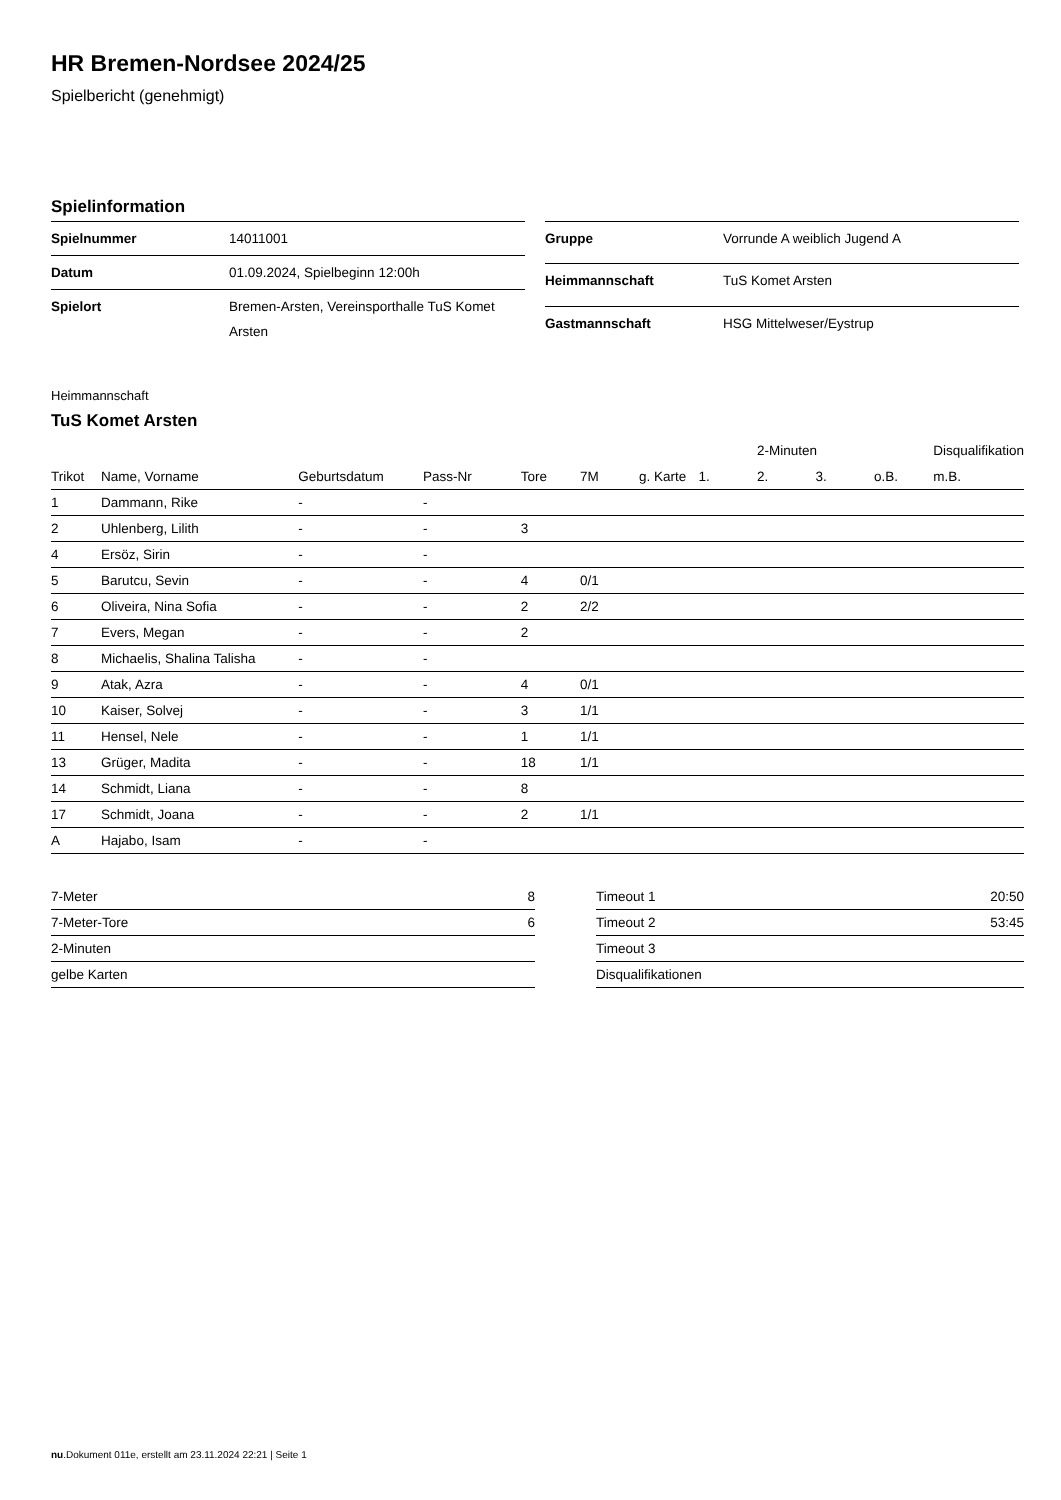HR Bremen-Nordsee 2024/25
Spielbericht (genehmigt)
Spielinformation
| Spielnummer | 14011001 |
| Datum | 01.09.2024, Spielbeginn 12:00h |
| Spielort | Bremen-Arsten, Vereinsporthalle TuS Komet Arsten |
| Gruppe | Vorrunde A weiblich Jugend A |
| Heimmannschaft | TuS Komet Arsten |
| Gastmannschaft | HSG Mittelweser/Eystrup |
Heimmannschaft
TuS Komet Arsten
| | | | | | | | | 2-Minuten | | | Disqualifikation |
| --- | --- | --- | --- | --- | --- | --- | --- | --- | --- | --- | --- |
| Trikot | Name, Vorname | Geburtsdatum | Pass-Nr | Tore | 7M | g. Karte | 1. | 2. | 3. | o.B. | m.B. |
| 1 | Dammann, Rike | - | - | | | | | | | | |
| 2 | Uhlenberg, Lilith | - | - | 3 | | | | | | | |
| 4 | Ersöz, Sirin | - | - | | | | | | | | |
| 5 | Barutcu, Sevin | - | - | 4 | 0/1 | | | | | | |
| 6 | Oliveira, Nina Sofia | - | - | 2 | 2/2 | | | | | | |
| 7 | Evers, Megan | - | - | 2 | | | | | | | |
| 8 | Michaelis, Shalina Talisha | - | - | | | | | | | | |
| 9 | Atak, Azra | - | - | 4 | 0/1 | | | | | | |
| 10 | Kaiser, Solvej | - | - | 3 | 1/1 | | | | | | |
| 11 | Hensel, Nele | - | - | 1 | 1/1 | | | | | | |
| 13 | Grüger, Madita | - | - | 18 | 1/1 | | | | | | |
| 14 | Schmidt, Liana | - | - | 8 | | | | | | | |
| 17 | Schmidt, Joana | - | - | 2 | 1/1 | | | | | | |
| A | Hajabo, Isam | - | - | | | | | | | | |
| 7-Meter | 8 |
| 7-Meter-Tore | 6 |
| 2-Minuten | |
| gelbe Karten | |
| Timeout 1 | 20:50 |
| Timeout 2 | 53:45 |
| Timeout 3 | |
| Disqualifikationen | |
nu.Dokument 011e, erstellt am 23.11.2024 22:21 | Seite 1